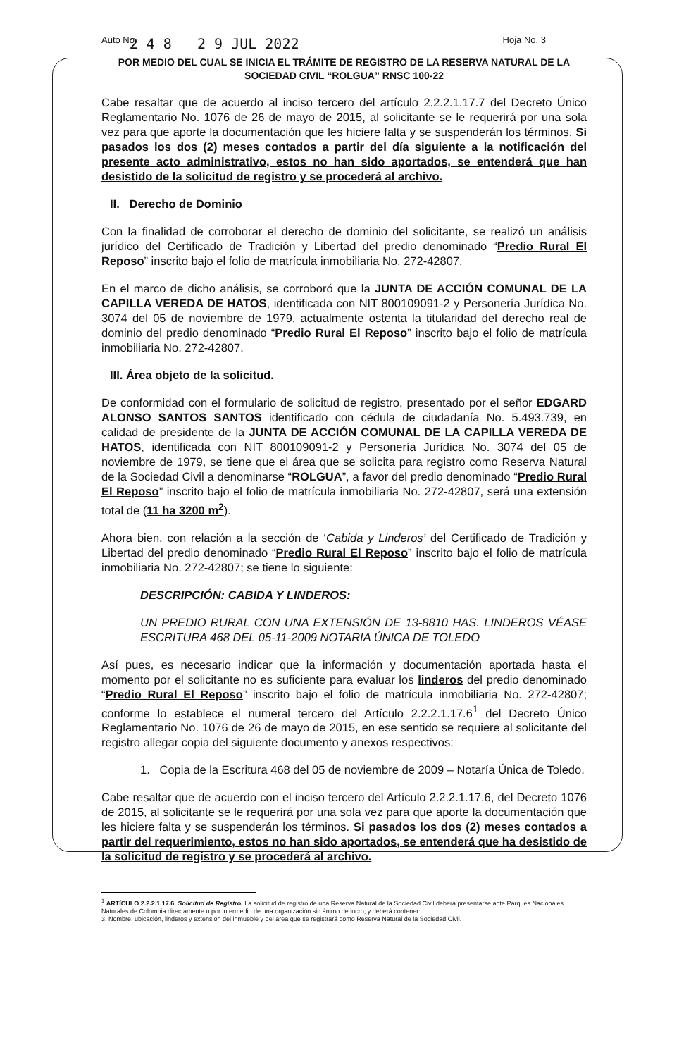Auto No. 2 4 8 2 9 JUL 2022 Hoja No. 3
POR MEDIO DEL CUAL SE INICIA EL TRÁMITE DE REGISTRO DE LA RESERVA NATURAL DE LA SOCIEDAD CIVIL “ROLGUA” RNSC 100-22
Cabe resaltar que de acuerdo al inciso tercero del artículo 2.2.2.1.17.7 del Decreto Único Reglamentario No. 1076 de 26 de mayo de 2015, al solicitante se le requerirá por una sola vez para que aporte la documentación que les hiciere falta y se suspenderán los términos. Si pasados los dos (2) meses contados a partir del día siguiente a la notificación del presente acto administrativo, estos no han sido aportados, se entenderá que han desistido de la solicitud de registro y se procederá al archivo.
II. Derecho de Dominio
Con la finalidad de corroborar el derecho de dominio del solicitante, se realizó un análisis jurídico del Certificado de Tradición y Libertad del predio denominado “Predio Rural El Reposo” inscrito bajo el folio de matrícula inmobiliaria No. 272-42807.
En el marco de dicho análisis, se corroboró que la JUNTA DE ACCIÓN COMUNAL DE LA CAPILLA VEREDA DE HATOS, identificada con NIT 800109091-2 y Personería Jurídica No. 3074 del 05 de noviembre de 1979, actualmente ostenta la titularidad del derecho real de dominio del predio denominado “Predio Rural El Reposo” inscrito bajo el folio de matrícula inmobiliaria No. 272-42807.
III. Área objeto de la solicitud.
De conformidad con el formulario de solicitud de registro, presentado por el señor EDGARD ALONSO SANTOS SANTOS identificado con cédula de ciudadanía No. 5.493.739, en calidad de presidente de la JUNTA DE ACCIÓN COMUNAL DE LA CAPILLA VEREDA DE HATOS, identificada con NIT 800109091-2 y Personería Jurídica No. 3074 del 05 de noviembre de 1979, se tiene que el área que se solicita para registro como Reserva Natural de la Sociedad Civil a denominarse “ROLGUA”, a favor del predio denominado “Predio Rural El Reposo” inscrito bajo el folio de matrícula inmobiliaria No. 272-42807, será una extensión total de (11 ha 3200 m<sup>2</sup>).
Ahora bien, con relación a la sección de ‘Cabida y Linderos’ del Certificado de Tradición y Libertad del predio denominado “Predio Rural El Reposo” inscrito bajo el folio de matrícula inmobiliaria No. 272-42807; se tiene lo siguiente:
DESCRIPCIÓN: CABIDA Y LINDEROS:
UN PREDIO RURAL CON UNA EXTENSIÓN DE 13-8810 HAS. LINDEROS VÉASE ESCRITURA 468 DEL 05-11-2009 NOTARIA ÚNICA DE TOLEDO
Así pues, es necesario indicar que la información y documentación aportada hasta el momento por el solicitante no es suficiente para evaluar los linderos del predio denominado “Predio Rural El Reposo” inscrito bajo el folio de matrícula inmobiliaria No. 272-42807; conforme lo establece el numeral tercero del Artículo 2.2.2.1.17.6<sup>1</sup> del Decreto Único Reglamentario No. 1076 de 26 de mayo de 2015, en ese sentido se requiere al solicitante del registro allegar copia del siguiente documento y anexos respectivos:
1. Copia de la Escritura 468 del 05 de noviembre de 2009 – Notaría Única de Toledo.
Cabe resaltar que de acuerdo con el inciso tercero del Artículo 2.2.2.1.17.6, del Decreto 1076 de 2015, al solicitante se le requerirá por una sola vez para que aporte la documentación que les hiciere falta y se suspenderán los términos. Si pasados los dos (2) meses contados a partir del requerimiento, estos no han sido aportados, se entenderá que ha desistido de la solicitud de registro y se procederá al archivo.
<sup>1</sup> ARTÍCULO 2.2.2.1.17.6. Solicitud de Registro. La solicitud de registro de una Reserva Natural de la Sociedad Civil deberá presentarse ante Parques Nacionales Naturales de Colombia directamente o por intermedio de una organización sin ánimo de lucro, y deberá contener:
3. Nombre, ubicación, linderos y extensión del inmueble y del área que se registrará como Reserva Natural de la Sociedad Civil.